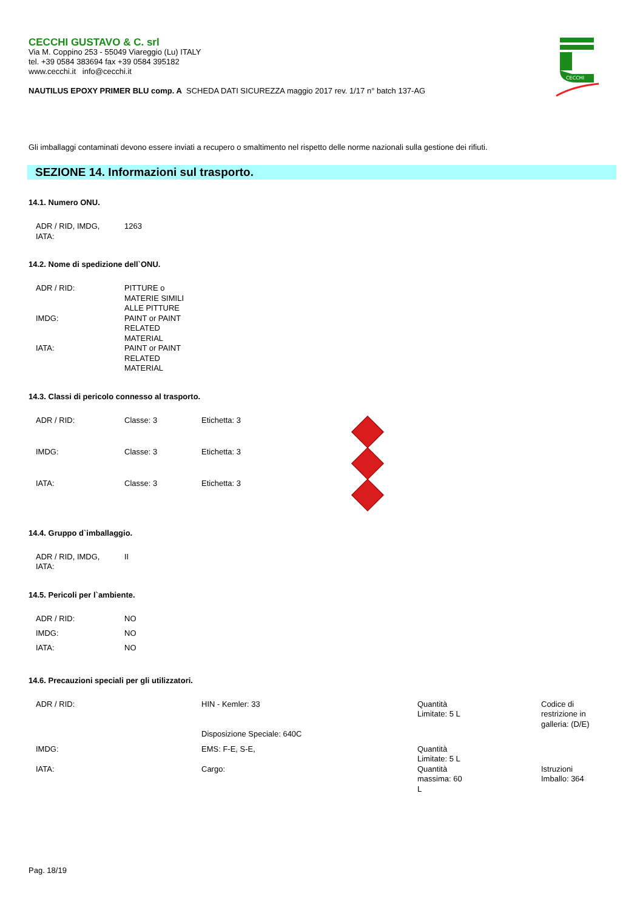CECCHI GUSTAVO & C. srl
Via M. Coppino 253 - 55049 Viareggio (Lu) ITALY
tel. +39 0584 383694 fax +39 0584 395182
www.cecchi.it info@cecchi.it
CECCHI
NAUTILUS EPOXY PRIMER BLU comp. A SCHEDA DATI SICUREZZA maggio 2017 rev. 1/17 n° batch 137-AG
Gli imballaggi contaminati devono essere inviati a recupero o smaltimento nel rispetto delle norme nazionali sulla gestione dei rifiuti.
SEZIONE 14. Informazioni sul trasporto.
14.1. Numero ONU.
| ADR / RID, IMDG, IATA: | 1263 |
14.2. Nome di spedizione dell`ONU.
| ADR / RID: | PITTURE o MATERIE SIMILI ALLE PITTURE |
| IMDG: | PAINT or PAINT RELATED MATERIAL |
| IATA: | PAINT or PAINT RELATED MATERIAL |
14.3. Classi di pericolo connesso al trasporto.
| ADR / RID: | Classe: 3 | Etichetta: 3 | |
| IMDG: | Classe: 3 | Etichetta: 3 | |
| IATA: | Classe: 3 | Etichetta: 3 | |
14.4. Gruppo d`imballaggio.
| ADR / RID, IMDG, IATA: | II |
14.5. Pericoli per l`ambiente.
| ADR / RID: | NO |
| IMDG: | NO |
| IATA: | NO |
14.6. Precauzioni speciali per gli utilizzatori.
| ADR / RID: | HIN - Kemler: 33 | Quantità Limitate: 5 L | Codice di restrizione in galleria: (D/E) |
| | Disposizione Speciale: 640C | | |
| IMDG: | EMS: F-E, S-E, | Quantità Limitate: 5 L | |
| IATA: | Cargo: | Quantità massima: 60 L | Istruzioni Imballo: 364 |
Pag. 18/19